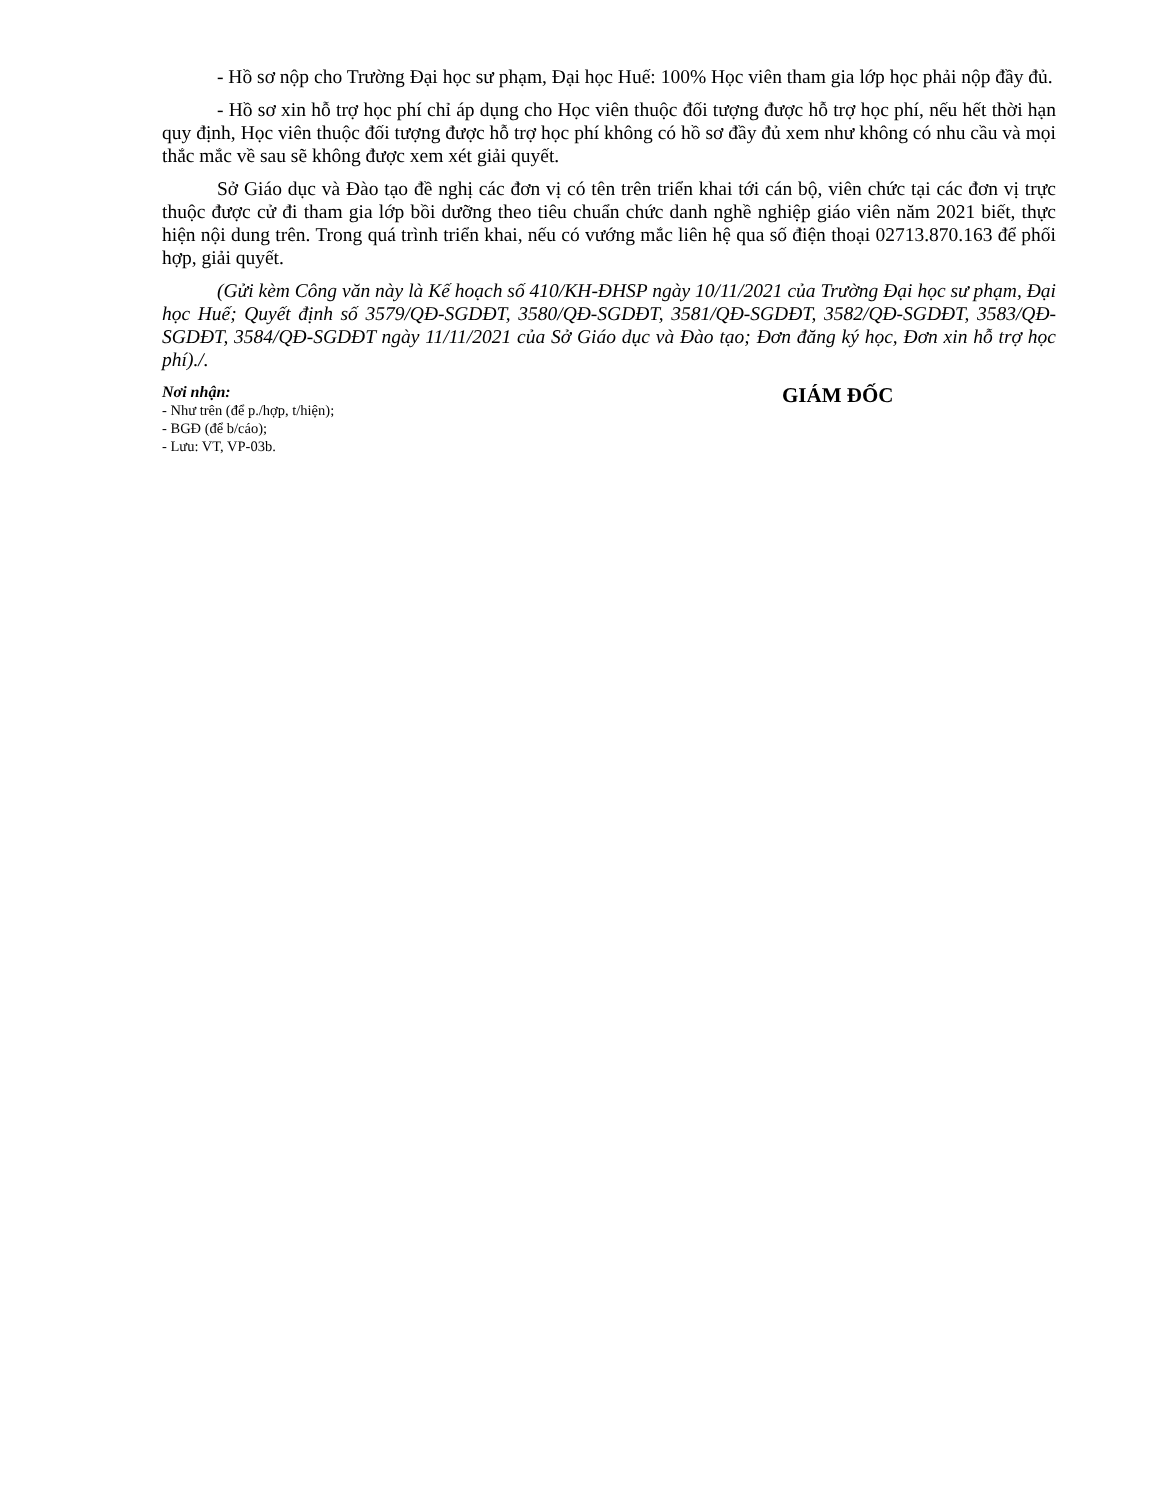- Hồ sơ nộp cho Trường Đại học sư phạm, Đại học Huế: 100% Học viên tham gia lớp học phải nộp đầy đủ.
- Hồ sơ xin hỗ trợ học phí chỉ áp dụng cho Học viên thuộc đối tượng được hỗ trợ học phí, nếu hết thời hạn quy định, Học viên thuộc đối tượng được hỗ trợ học phí không có hồ sơ đầy đủ xem như không có nhu cầu và mọi thắc mắc về sau sẽ không được xem xét giải quyết.
Sở Giáo dục và Đào tạo đề nghị các đơn vị có tên trên triển khai tới cán bộ, viên chức tại các đơn vị trực thuộc được cử đi tham gia lớp bồi dưỡng theo tiêu chuẩn chức danh nghề nghiệp giáo viên năm 2021 biết, thực hiện nội dung trên. Trong quá trình triển khai, nếu có vướng mắc liên hệ qua số điện thoại 02713.870.163 để phối hợp, giải quyết.
(Gửi kèm Công văn này là Kế hoạch số 410/KH-ĐHSP ngày 10/11/2021 của Trường Đại học sư phạm, Đại học Huế; Quyết định số 3579/QĐ-SGDĐT, 3580/QĐ-SGDĐT, 3581/QĐ-SGDĐT, 3582/QĐ-SGDĐT, 3583/QĐ-SGDĐT, 3584/QĐ-SGDĐT ngày 11/11/2021 của Sở Giáo dục và Đào tạo; Đơn đăng ký học, Đơn xin hỗ trợ học phí)./.
Nơi nhận:
- Như trên (để p./hợp, t/hiện);
- BGĐ (để b/cáo);
- Lưu: VT, VP-03b.
GIÁM ĐỐC